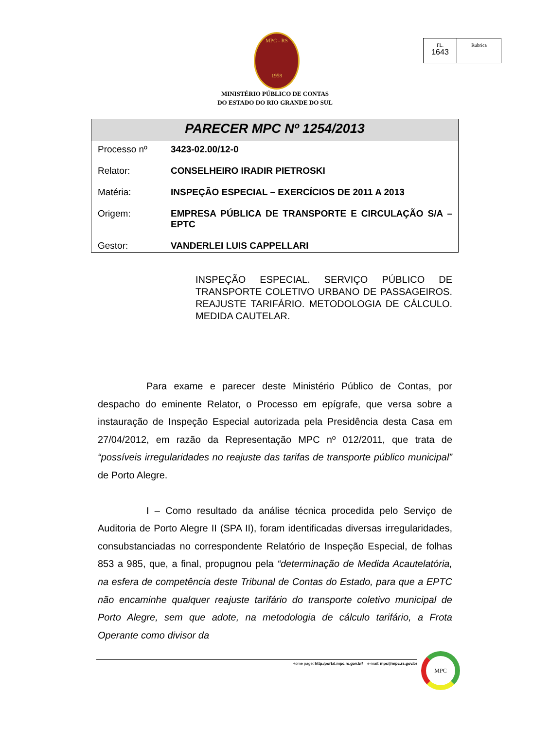MPC - RS
1958
FL.
1643
Rubrica
MINISTÉRIO PÚBLICO DE CONTAS
DO ESTADO DO RIO GRANDE DO SUL
PARECER MPC Nº 1254/2013
| Processo nº | 3423-02.00/12-0 |
| Relator: | CONSELHEIRO IRADIR PIETROSKI |
| Matéria: | INSPEÇÃO ESPECIAL – EXERCÍCIOS DE 2011 A 2013 |
| Origem: | EMPRESA PÚBLICA DE TRANSPORTE E CIRCULAÇÃO S/A – EPTC |
| Gestor: | VANDERLEI LUIS CAPPELLARI |
INSPEÇÃO ESPECIAL. SERVIÇO PÚBLICO DE TRANSPORTE COLETIVO URBANO DE PASSAGEIROS. REAJUSTE TARIFÁRIO. METODOLOGIA DE CÁLCULO. MEDIDA CAUTELAR.
Para exame e parecer deste Ministério Público de Contas, por despacho do eminente Relator, o Processo em epígrafe, que versa sobre a instauração de Inspeção Especial autorizada pela Presidência desta Casa em 27/04/2012, em razão da Representação MPC nº 012/2011, que trata de “possíveis irregularidades no reajuste das tarifas de transporte público municipal” de Porto Alegre.
I – Como resultado da análise técnica procedida pelo Serviço de Auditoria de Porto Alegre II (SPA II), foram identificadas diversas irregularidades, consubstanciadas no correspondente Relatório de Inspeção Especial, de folhas 853 a 985, que, a final, propugnou pela “determinação de Medida Acautelatória, na esfera de competência deste Tribunal de Contas do Estado, para que a EPTC não encaminhe qualquer reajuste tarifário do transporte coletivo municipal de Porto Alegre, sem que adote, na metodologia de cálculo tarifário, a Frota Operante como divisor da
Home page: http:/portal.mpc.rs.gov.br/ e-mail: mpc@mpc.rs.gov.br
MPC